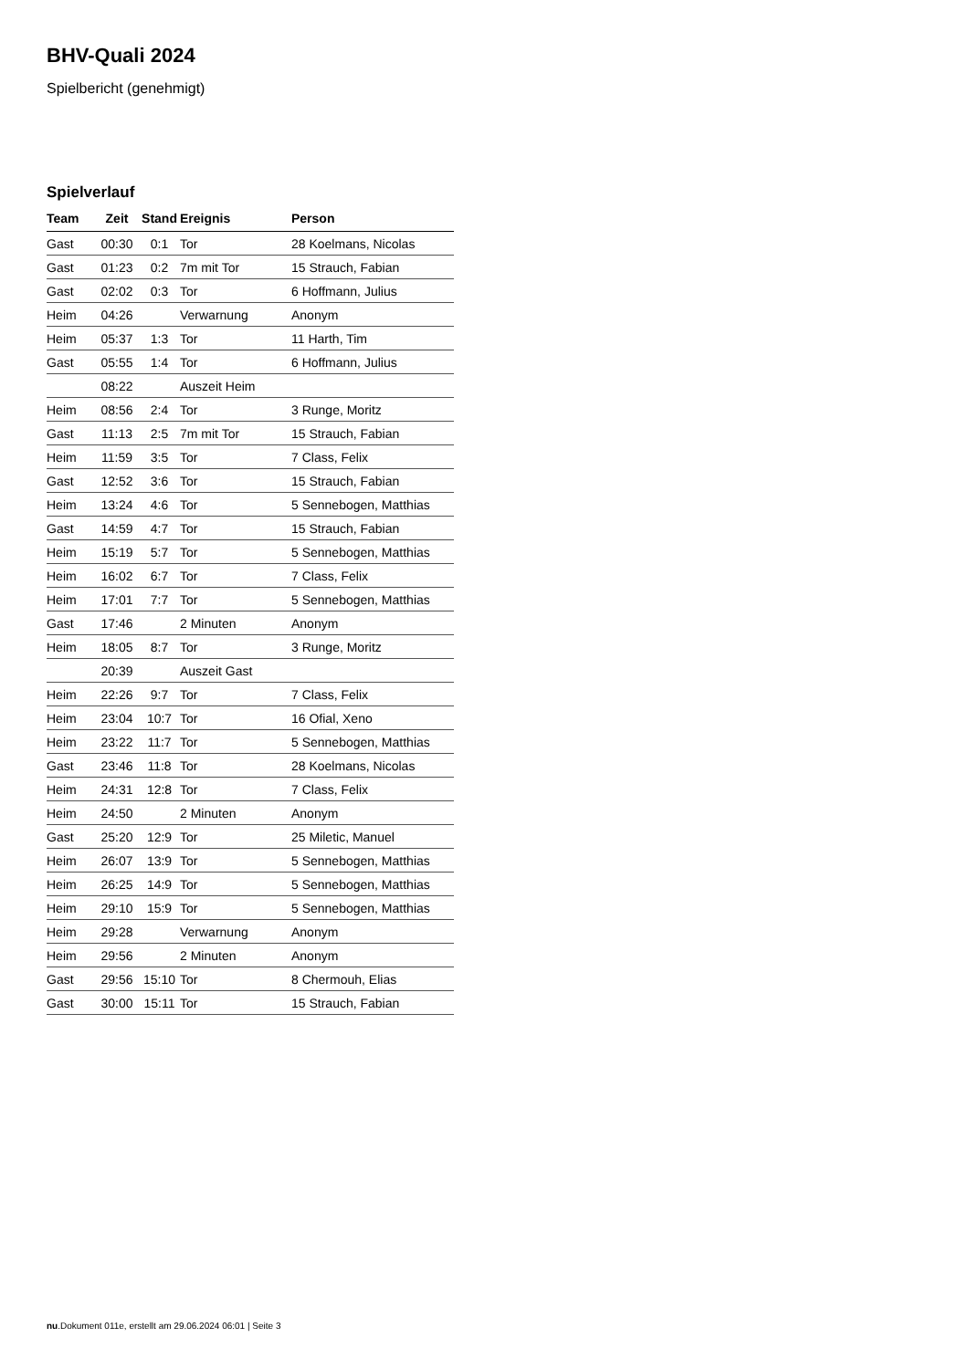BHV-Quali 2024
Spielbericht (genehmigt)
Spielverlauf
| Team | Zeit | Stand | Ereignis | Person |
| --- | --- | --- | --- | --- |
| Gast | 00:30 | 0:1 | Tor | 28 Koelmans, Nicolas |
| Gast | 01:23 | 0:2 | 7m mit Tor | 15 Strauch, Fabian |
| Gast | 02:02 | 0:3 | Tor | 6 Hoffmann, Julius |
| Heim | 04:26 | | Verwarnung | Anonym |
| Heim | 05:37 | 1:3 | Tor | 11 Harth, Tim |
| Gast | 05:55 | 1:4 | Tor | 6 Hoffmann, Julius |
| | 08:22 | | Auszeit Heim | |
| Heim | 08:56 | 2:4 | Tor | 3 Runge, Moritz |
| Gast | 11:13 | 2:5 | 7m mit Tor | 15 Strauch, Fabian |
| Heim | 11:59 | 3:5 | Tor | 7 Class, Felix |
| Gast | 12:52 | 3:6 | Tor | 15 Strauch, Fabian |
| Heim | 13:24 | 4:6 | Tor | 5 Sennebogen, Matthias |
| Gast | 14:59 | 4:7 | Tor | 15 Strauch, Fabian |
| Heim | 15:19 | 5:7 | Tor | 5 Sennebogen, Matthias |
| Heim | 16:02 | 6:7 | Tor | 7 Class, Felix |
| Heim | 17:01 | 7:7 | Tor | 5 Sennebogen, Matthias |
| Gast | 17:46 | | 2 Minuten | Anonym |
| Heim | 18:05 | 8:7 | Tor | 3 Runge, Moritz |
| | 20:39 | | Auszeit Gast | |
| Heim | 22:26 | 9:7 | Tor | 7 Class, Felix |
| Heim | 23:04 | 10:7 | Tor | 16 Ofial, Xeno |
| Heim | 23:22 | 11:7 | Tor | 5 Sennebogen, Matthias |
| Gast | 23:46 | 11:8 | Tor | 28 Koelmans, Nicolas |
| Heim | 24:31 | 12:8 | Tor | 7 Class, Felix |
| Heim | 24:50 | | 2 Minuten | Anonym |
| Gast | 25:20 | 12:9 | Tor | 25 Miletic, Manuel |
| Heim | 26:07 | 13:9 | Tor | 5 Sennebogen, Matthias |
| Heim | 26:25 | 14:9 | Tor | 5 Sennebogen, Matthias |
| Heim | 29:10 | 15:9 | Tor | 5 Sennebogen, Matthias |
| Heim | 29:28 | | Verwarnung | Anonym |
| Heim | 29:56 | | 2 Minuten | Anonym |
| Gast | 29:56 | 15:10 | Tor | 8 Chermouh, Elias |
| Gast | 30:00 | 15:11 | Tor | 15 Strauch, Fabian |
nu.Dokument 011e, erstellt am 29.06.2024 06:01 | Seite 3